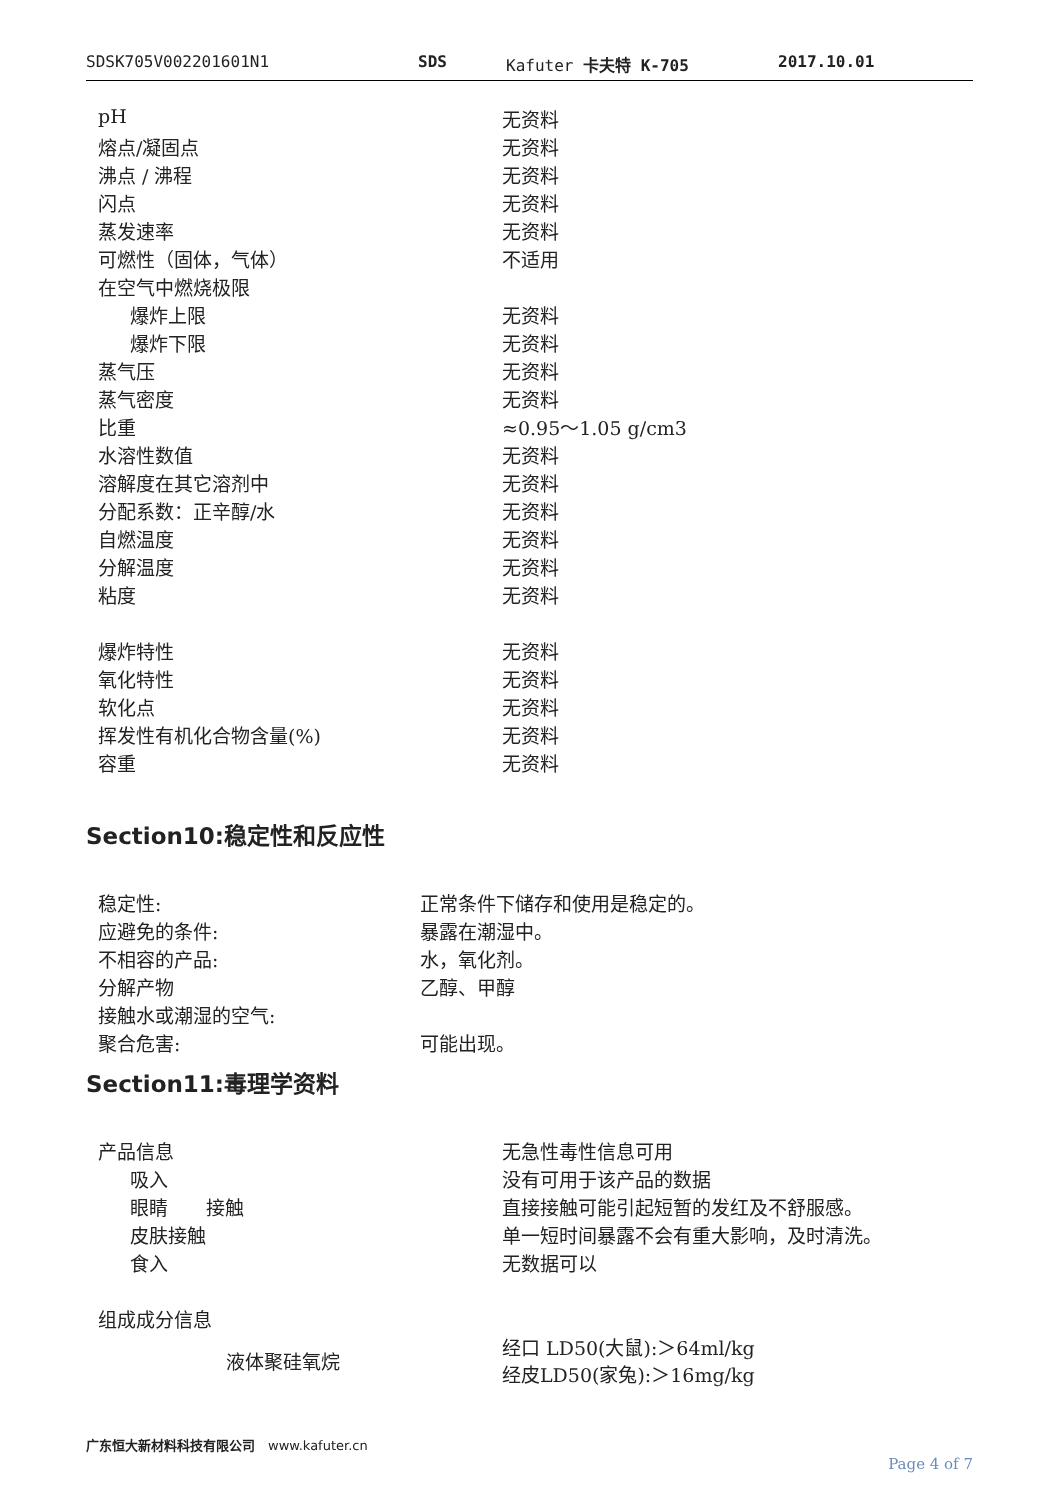SDSK705V002201601N1 SDS Kafuter 卡夫特 K-705 2017.10.01
| pH | 无资料 |
| 熔点/凝固点 | 无资料 |
| 沸点 / 沸程 | 无资料 |
| 闪点 | 无资料 |
| 蒸发速率 | 无资料 |
| 可燃性（固体，气体） | 不适用 |
| 在空气中燃烧极限 | |
| 爆炸上限 | 无资料 |
| 爆炸下限 | 无资料 |
| 蒸气压 | 无资料 |
| 蒸气密度 | 无资料 |
| 比重 | ≈0.95～1.05 g/cm3 |
| 水溶性数值 | 无资料 |
| 溶解度在其它溶剂中 | 无资料 |
| 分配系数：正辛醇/水 | 无资料 |
| 自燃温度 | 无资料 |
| 分解温度 | 无资料 |
| 粘度 | 无资料 |
| 爆炸特性 | 无资料 |
| 氧化特性 | 无资料 |
| 软化点 | 无资料 |
| 挥发性有机化合物含量(%) | 无资料 |
| 容重 | 无资料 |
Section10:稳定性和反应性
| 稳定性: | 正常条件下储存和使用是稳定的。 |
| 应避免的条件: | 暴露在潮湿中。 |
| 不相容的产品: | 水，氧化剂。 |
| 分解产物 | 乙醇、甲醇 |
| 接触水或潮湿的空气: | |
| 聚合危害: | 可能出现。 |
Section11:毒理学资料
| 产品信息 | 无急性毒性信息可用 |
| 吸入 | 没有可用于该产品的数据 |
| 眼睛 接触 | 直接接触可能引起短暂的发红及不舒服感。 |
| 皮肤接触 | 单一短时间暴露不会有重大影响，及时清洗。 |
| 食入 | 无数据可以 |
| 组成成分信息 | |
| 液体聚硅氧烷 | 经口 LD50(大鼠):＞64ml/kg 经皮LD50(家兔):＞16mg/kg |
广东恒大新材料科技有限公司　www.kafuter.cn
Page 4 of 7